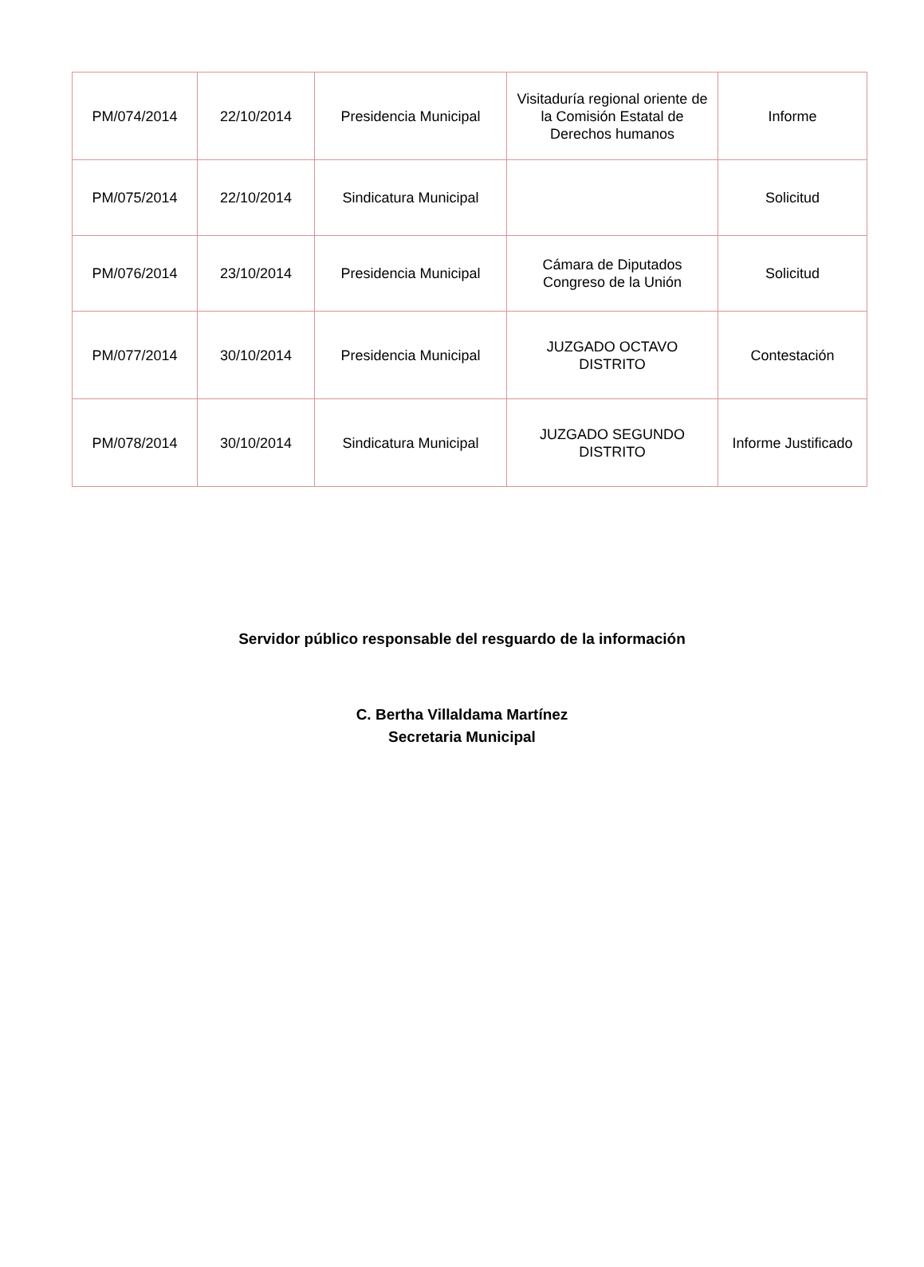| PM/074/2014 | 22/10/2014 | Presidencia Municipal | Visitaduría regional oriente de la Comisión Estatal de Derechos humanos | Informe |
| PM/075/2014 | 22/10/2014 | Sindicatura Municipal | | Solicitud |
| PM/076/2014 | 23/10/2014 | Presidencia Municipal | Cámara de Diputados Congreso de la Unión | Solicitud |
| PM/077/2014 | 30/10/2014 | Presidencia Municipal | JUZGADO OCTAVO DISTRITO | Contestación |
| PM/078/2014 | 30/10/2014 | Sindicatura Municipal | JUZGADO SEGUNDO DISTRITO | Informe Justificado |
Servidor público responsable del resguardo de la información
C. Bertha Villaldama Martínez
Secretaria Municipal